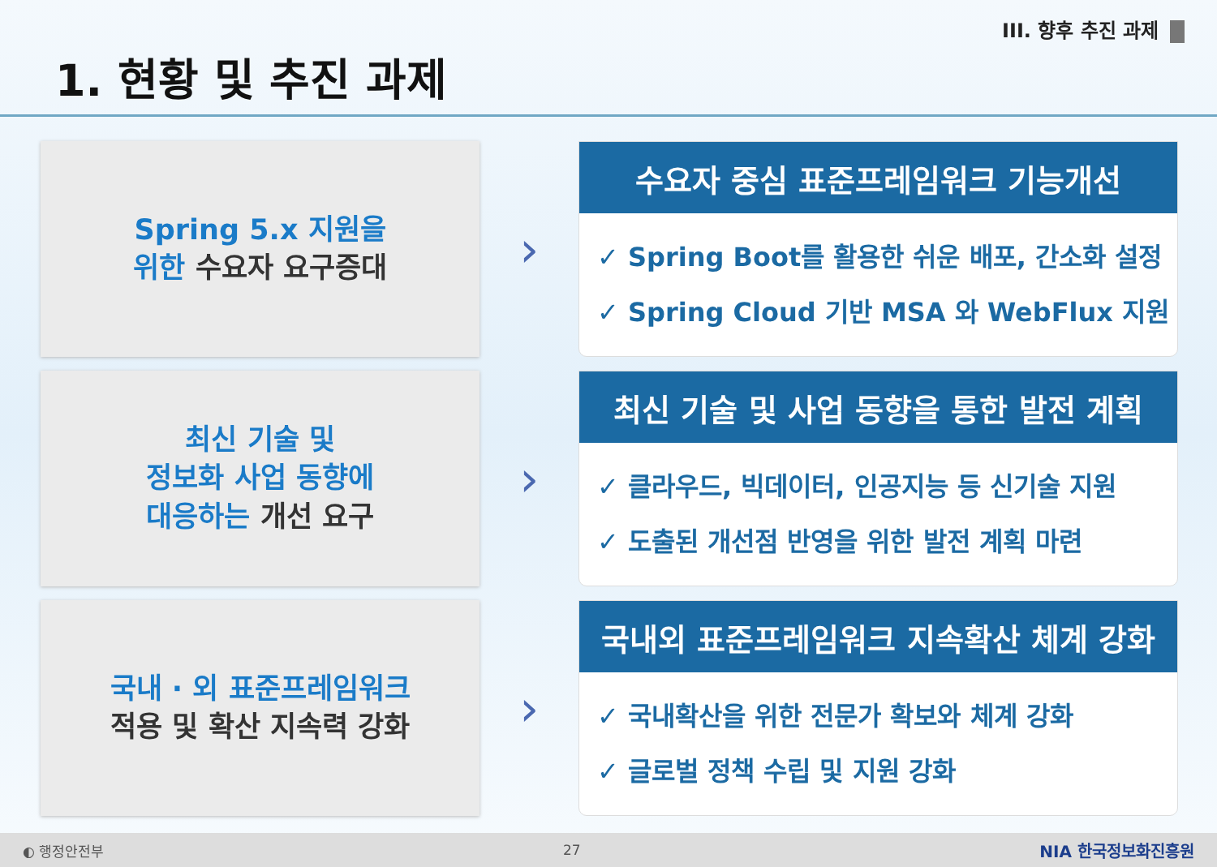III. 향후 추진 과제
1. 현황 및 추진 과제
Spring 5.x 지원을
위한 수요자 요구증대
›
수요자 중심 표준프레임워크 기능개선
✓ Spring Boot를 활용한 쉬운 배포, 간소화 설정
✓ Spring Cloud 기반 MSA 와 WebFlux 지원
최신 기술 및
정보화 사업 동향에
대응하는 개선 요구
›
최신 기술 및 사업 동향을 통한 발전 계획
✓ 클라우드, 빅데이터, 인공지능 등 신기술 지원
✓ 도출된 개선점 반영을 위한 발전 계획 마련
국내 · 외 표준프레임워크
적용 및 확산 지속력 강화
›
국내외 표준프레임워크 지속확산 체계 강화
✓ 국내확산을 위한 전문가 확보와 체계 강화
✓ 글로벌 정책 수립 및 지원 강화
◐ 행정안전부 27 NIA 한국정보화진흥원